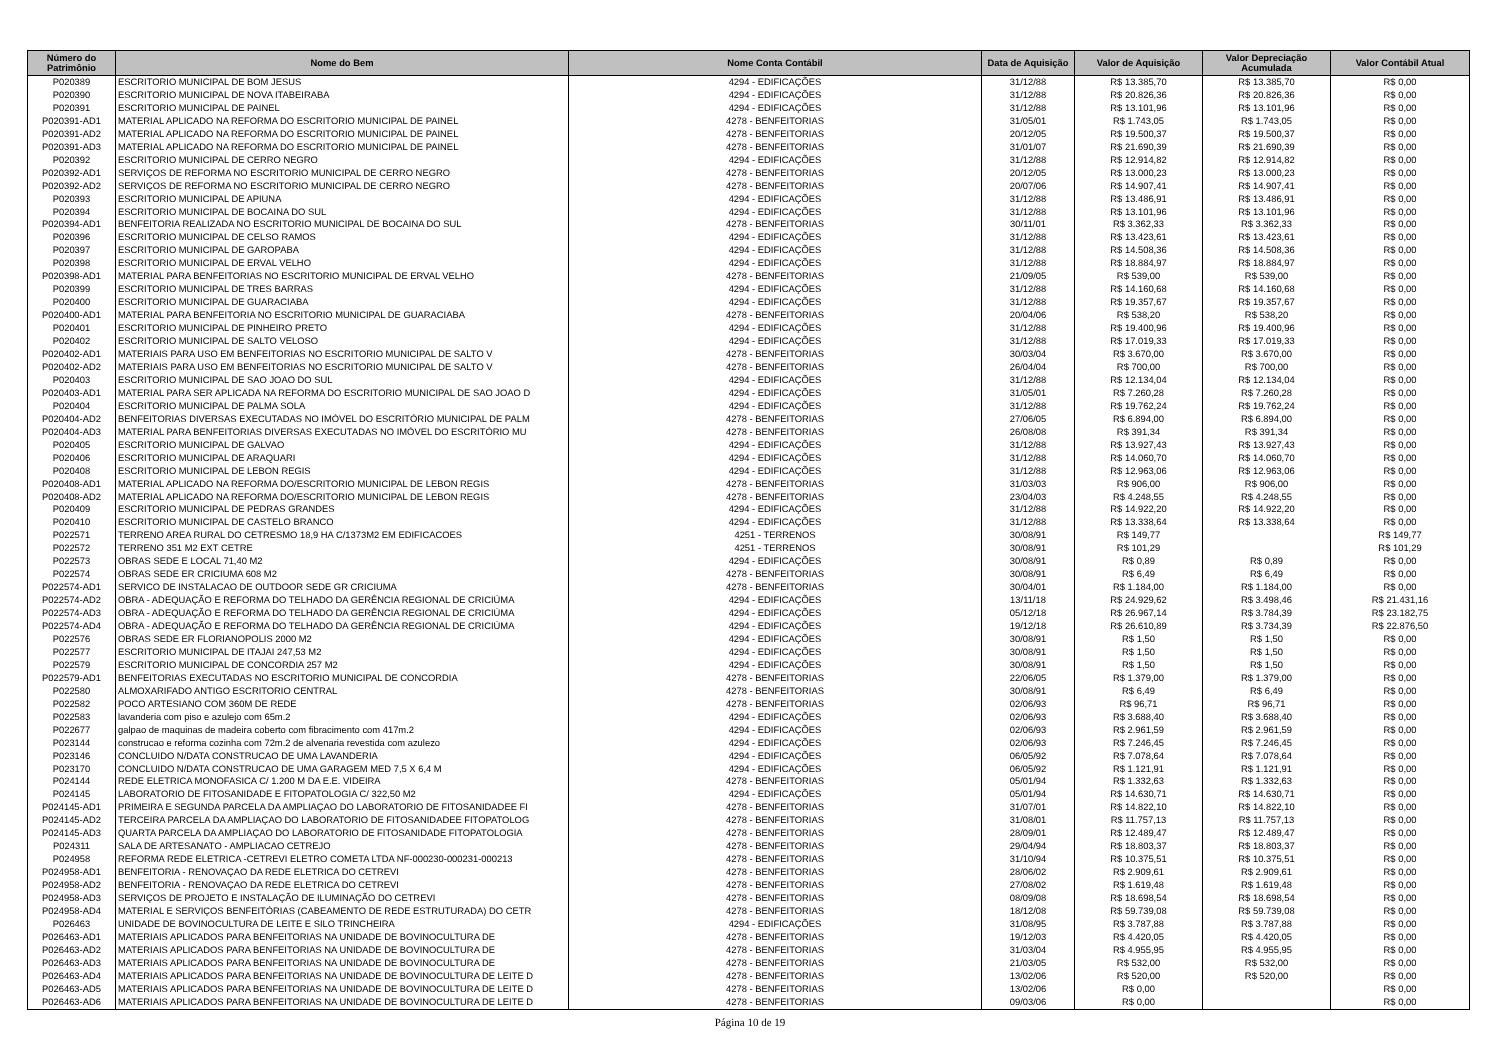| Número do Patrimônio | Nome do Bem | Nome Conta Contábil | Data de Aquisição | Valor de Aquisição | Valor Depreciação Acumulada | Valor Contábil Atual |
| --- | --- | --- | --- | --- | --- | --- |
| P020389 | ESCRITORIO MUNICIPAL DE BOM JESUS | 4294 - EDIFICAÇÕES | 31/12/88 | R$ 13.385,70 | R$ 13.385,70 | R$ 0,00 |
| P020390 | ESCRITORIO MUNICIPAL DE NOVA ITABEIRABA | 4294 - EDIFICAÇÕES | 31/12/88 | R$ 20.826,36 | R$ 20.826,36 | R$ 0,00 |
| P020391 | ESCRITORIO MUNICIPAL DE PAINEL | 4294 - EDIFICAÇÕES | 31/12/88 | R$ 13.101,96 | R$ 13.101,96 | R$ 0,00 |
| P020391-AD1 | MATERIAL APLICADO NA REFORMA DO ESCRITORIO MUNICIPAL DE PAINEL | 4278 - BENFEITORIAS | 31/05/01 | R$ 1.743,05 | R$ 1.743,05 | R$ 0,00 |
| P020391-AD2 | MATERIAL APLICADO NA REFORMA DO ESCRITORIO MUNICIPAL DE PAINEL | 4278 - BENFEITORIAS | 20/12/05 | R$ 19.500,37 | R$ 19.500,37 | R$ 0,00 |
| P020391-AD3 | MATERIAL APLICADO NA REFORMA DO ESCRITORIO MUNICIPAL DE PAINEL | 4278 - BENFEITORIAS | 31/01/07 | R$ 21.690,39 | R$ 21.690,39 | R$ 0,00 |
| P020392 | ESCRITORIO MUNICIPAL DE CERRO NEGRO | 4294 - EDIFICAÇÕES | 31/12/88 | R$ 12.914,82 | R$ 12.914,82 | R$ 0,00 |
| P020392-AD1 | SERVIÇOS DE REFORMA NO ESCRITORIO MUNICIPAL DE CERRO NEGRO | 4278 - BENFEITORIAS | 20/12/05 | R$ 13.000,23 | R$ 13.000,23 | R$ 0,00 |
| P020392-AD2 | SERVIÇOS DE REFORMA NO ESCRITORIO MUNICIPAL DE CERRO NEGRO | 4278 - BENFEITORIAS | 20/07/06 | R$ 14.907,41 | R$ 14.907,41 | R$ 0,00 |
| P020393 | ESCRITORIO MUNICIPAL DE APIUNA | 4294 - EDIFICAÇÕES | 31/12/88 | R$ 13.486,91 | R$ 13.486,91 | R$ 0,00 |
| P020394 | ESCRITORIO MUNICIPAL DE BOCAINA DO SUL | 4294 - EDIFICAÇÕES | 31/12/88 | R$ 13.101,96 | R$ 13.101,96 | R$ 0,00 |
| P020394-AD1 | BENFEITORIA REALIZADA NO ESCRITORIO MUNICIPAL DE BOCAINA DO SUL | 4278 - BENFEITORIAS | 30/11/01 | R$ 3.362,33 | R$ 3.362,33 | R$ 0,00 |
| P020396 | ESCRITORIO MUNICIPAL DE CELSO RAMOS | 4294 - EDIFICAÇÕES | 31/12/88 | R$ 13.423,61 | R$ 13.423,61 | R$ 0,00 |
| P020397 | ESCRITORIO MUNICIPAL DE GAROPABA | 4294 - EDIFICAÇÕES | 31/12/88 | R$ 14.508,36 | R$ 14.508,36 | R$ 0,00 |
| P020398 | ESCRITORIO MUNICIPAL DE ERVAL VELHO | 4294 - EDIFICAÇÕES | 31/12/88 | R$ 18.884,97 | R$ 18.884,97 | R$ 0,00 |
| P020398-AD1 | MATERIAL PARA BENFEITORIAS NO ESCRITORIO MUNICIPAL DE ERVAL VELHO | 4278 - BENFEITORIAS | 21/09/05 | R$ 539,00 | R$ 539,00 | R$ 0,00 |
| P020399 | ESCRITORIO MUNICIPAL DE TRES BARRAS | 4294 - EDIFICAÇÕES | 31/12/88 | R$ 14.160,68 | R$ 14.160,68 | R$ 0,00 |
| P020400 | ESCRITORIO MUNICIPAL DE GUARACIABA | 4294 - EDIFICAÇÕES | 31/12/88 | R$ 19.357,67 | R$ 19.357,67 | R$ 0,00 |
| P020400-AD1 | MATERIAL PARA BENFEITORIA NO ESCRITORIO MUNICIPAL DE GUARACIABA | 4278 - BENFEITORIAS | 20/04/06 | R$ 538,20 | R$ 538,20 | R$ 0,00 |
| P020401 | ESCRITORIO MUNICIPAL DE PINHEIRO PRETO | 4294 - EDIFICAÇÕES | 31/12/88 | R$ 19.400,96 | R$ 19.400,96 | R$ 0,00 |
| P020402 | ESCRITORIO MUNICIPAL DE SALTO VELOSO | 4294 - EDIFICAÇÕES | 31/12/88 | R$ 17.019,33 | R$ 17.019,33 | R$ 0,00 |
| P020402-AD1 | MATERIAIS PARA USO EM BENFEITORIAS NO ESCRITORIO MUNICIPAL DE SALTO V | 4278 - BENFEITORIAS | 30/03/04 | R$ 3.670,00 | R$ 3.670,00 | R$ 0,00 |
| P020402-AD2 | MATERIAIS PARA USO EM BENFEITORIAS NO ESCRITORIO MUNICIPAL DE SALTO V | 4278 - BENFEITORIAS | 26/04/04 | R$ 700,00 | R$ 700,00 | R$ 0,00 |
| P020403 | ESCRITORIO MUNICIPAL DE SAO JOAO DO SUL | 4294 - EDIFICAÇÕES | 31/12/88 | R$ 12.134,04 | R$ 12.134,04 | R$ 0,00 |
| P020403-AD1 | MATERIAL PARA SER APLICADA NA REFORMA DO ESCRITORIO MUNICIPAL DE SAO JOAO D | 4294 - EDIFICAÇÕES | 31/05/01 | R$ 7.260,28 | R$ 7.260,28 | R$ 0,00 |
| P020404 | ESCRITORIO MUNICIPAL DE PALMA SOLA | 4294 - EDIFICAÇÕES | 31/12/88 | R$ 19.762,24 | R$ 19.762,24 | R$ 0,00 |
| P020404-AD2 | BENFEITORIAS DIVERSAS EXECUTADAS NO IMÓVEL DO ESCRITÓRIO MUNICIPAL DE PALM | 4278 - BENFEITORIAS | 27/06/05 | R$ 6.894,00 | R$ 6.894,00 | R$ 0,00 |
| P020404-AD3 | MATERIAL PARA BENFEITORIAS DIVERSAS EXECUTADAS NO IMÓVEL DO ESCRITÓRIO MU | 4278 - BENFEITORIAS | 26/08/08 | R$ 391,34 | R$ 391,34 | R$ 0,00 |
| P020405 | ESCRITORIO MUNICIPAL DE GALVAO | 4294 - EDIFICAÇÕES | 31/12/88 | R$ 13.927,43 | R$ 13.927,43 | R$ 0,00 |
| P020406 | ESCRITORIO MUNICIPAL DE ARAQUARI | 4294 - EDIFICAÇÕES | 31/12/88 | R$ 14.060,70 | R$ 14.060,70 | R$ 0,00 |
| P020408 | ESCRITORIO MUNICIPAL DE LEBON REGIS | 4294 - EDIFICAÇÕES | 31/12/88 | R$ 12.963,06 | R$ 12.963,06 | R$ 0,00 |
| P020408-AD1 | MATERIAL APLICADO NA REFORMA DO/ESCRITORIO MUNICIPAL DE LEBON REGIS | 4278 - BENFEITORIAS | 31/03/03 | R$ 906,00 | R$ 906,00 | R$ 0,00 |
| P020408-AD2 | MATERIAL APLICADO NA REFORMA DO/ESCRITORIO MUNICIPAL DE LEBON REGIS | 4278 - BENFEITORIAS | 23/04/03 | R$ 4.248,55 | R$ 4.248,55 | R$ 0,00 |
| P020409 | ESCRITORIO MUNICIPAL DE PEDRAS GRANDES | 4294 - EDIFICAÇÕES | 31/12/88 | R$ 14.922,20 | R$ 14.922,20 | R$ 0,00 |
| P020410 | ESCRITORIO MUNICIPAL DE CASTELO BRANCO | 4294 - EDIFICAÇÕES | 31/12/88 | R$ 13.338,64 | R$ 13.338,64 | R$ 0,00 |
| P022571 | TERRENO AREA RURAL DO CETRESMO 18,9 HA C/1373M2 EM EDIFICACOES | 4251 - TERRENOS | 30/08/91 | R$ 149,77 | | R$ 149,77 |
| P022572 | TERRENO 351 M2 EXT CETRE | 4251 - TERRENOS | 30/08/91 | R$ 101,29 | | R$ 101,29 |
| P022573 | OBRAS SEDE E LOCAL 71,40 M2 | 4294 - EDIFICAÇÕES | 30/08/91 | R$ 0,89 | R$ 0,89 | R$ 0,00 |
| P022574 | OBRAS SEDE ER CRICIUMA 608 M2 | 4278 - BENFEITORIAS | 30/08/91 | R$ 6,49 | R$ 6,49 | R$ 0,00 |
| P022574-AD1 | SERVICO DE INSTALACAO DE OUTDOOR SEDE GR CRICIUMA | 4278 - BENFEITORIAS | 30/04/01 | R$ 1.184,00 | R$ 1.184,00 | R$ 0,00 |
| P022574-AD2 | OBRA - ADEQUAÇÃO E REFORMA DO TELHADO DA GERÊNCIA REGIONAL DE CRICIÚMA | 4294 - EDIFICAÇÕES | 13/11/18 | R$ 24.929,62 | R$ 3.498,46 | R$ 21.431,16 |
| P022574-AD3 | OBRA - ADEQUAÇÃO E REFORMA DO TELHADO DA GERÊNCIA REGIONAL DE CRICIÚMA | 4294 - EDIFICAÇÕES | 05/12/18 | R$ 26.967,14 | R$ 3.784,39 | R$ 23.182,75 |
| P022574-AD4 | OBRA - ADEQUAÇÃO E REFORMA DO TELHADO DA GERÊNCIA REGIONAL DE CRICIÚMA | 4294 - EDIFICAÇÕES | 19/12/18 | R$ 26.610,89 | R$ 3.734,39 | R$ 22.876,50 |
| P022576 | OBRAS SEDE ER FLORIANOPOLIS 2000 M2 | 4294 - EDIFICAÇÕES | 30/08/91 | R$ 1,50 | R$ 1,50 | R$ 0,00 |
| P022577 | ESCRITORIO MUNICIPAL DE ITAJAI 247,53 M2 | 4294 - EDIFICAÇÕES | 30/08/91 | R$ 1,50 | R$ 1,50 | R$ 0,00 |
| P022579 | ESCRITORIO MUNICIPAL DE CONCORDIA 257 M2 | 4294 - EDIFICAÇÕES | 30/08/91 | R$ 1,50 | R$ 1,50 | R$ 0,00 |
| P022579-AD1 | BENFEITORIAS EXECUTADAS NO ESCRITORIO MUNICIPAL DE CONCORDIA | 4278 - BENFEITORIAS | 22/06/05 | R$ 1.379,00 | R$ 1.379,00 | R$ 0,00 |
| P022580 | ALMOXARIFADO ANTIGO ESCRITORIO CENTRAL | 4278 - BENFEITORIAS | 30/08/91 | R$ 6,49 | R$ 6,49 | R$ 0,00 |
| P022582 | POCO ARTESIANO COM 360M DE REDE | 4278 - BENFEITORIAS | 02/06/93 | R$ 96,71 | R$ 96,71 | R$ 0,00 |
| P022583 | lavanderia com piso e azulejo com 65m.2 | 4294 - EDIFICAÇÕES | 02/06/93 | R$ 3.688,40 | R$ 3.688,40 | R$ 0,00 |
| P022677 | galpao de maquinas de madeira coberto com fibracimento com 417m.2 | 4294 - EDIFICAÇÕES | 02/06/93 | R$ 2.961,59 | R$ 2.961,59 | R$ 0,00 |
| P023144 | construcao e reforma cozinha com 72m.2 de alvenaria revestida com azulezo | 4294 - EDIFICAÇÕES | 02/06/93 | R$ 7.246,45 | R$ 7.246,45 | R$ 0,00 |
| P023146 | CONCLUIDO N/DATA CONSTRUCAO DE UMA LAVANDERIA | 4294 - EDIFICAÇÕES | 06/05/92 | R$ 7.078,64 | R$ 7.078,64 | R$ 0,00 |
| P023170 | CONCLUIDO N/DATA CONSTRUCAO DE UMA GARAGEM MED 7,5 X 6,4 M | 4294 - EDIFICAÇÕES | 06/05/92 | R$ 1.121,91 | R$ 1.121,91 | R$ 0,00 |
| P024144 | REDE ELETRICA MONOFASICA C/ 1.200 M DA E.E. VIDEIRA | 4278 - BENFEITORIAS | 05/01/94 | R$ 1.332,63 | R$ 1.332,63 | R$ 0,00 |
| P024145 | LABORATORIO DE FITOSANIDADE E FITOPATOLOGIA C/ 322,50 M2 | 4294 - EDIFICAÇÕES | 05/01/94 | R$ 14.630,71 | R$ 14.630,71 | R$ 0,00 |
| P024145-AD1 | PRIMEIRA E SEGUNDA PARCELA DA AMPLIAÇAO DO LABORATORIO DE FITOSANIDADEE FI | 4278 - BENFEITORIAS | 31/07/01 | R$ 14.822,10 | R$ 14.822,10 | R$ 0,00 |
| P024145-AD2 | TERCEIRA PARCELA DA AMPLIAÇAO DO LABORATORIO DE FITOSANIDADEE FITOPATOLOG | 4278 - BENFEITORIAS | 31/08/01 | R$ 11.757,13 | R$ 11.757,13 | R$ 0,00 |
| P024145-AD3 | QUARTA PARCELA DA AMPLIAÇAO DO LABORATORIO DE FITOSANIDADE FITOPATOLOGIA | 4278 - BENFEITORIAS | 28/09/01 | R$ 12.489,47 | R$ 12.489,47 | R$ 0,00 |
| P024311 | SALA DE ARTESANATO - AMPLIACAO CETREJO | 4278 - BENFEITORIAS | 29/04/94 | R$ 18.803,37 | R$ 18.803,37 | R$ 0,00 |
| P024958 | REFORMA REDE ELETRICA -CETREVI ELETRO COMETA LTDA NF-000230-000231-000213 | 4278 - BENFEITORIAS | 31/10/94 | R$ 10.375,51 | R$ 10.375,51 | R$ 0,00 |
| P024958-AD1 | BENFEITORIA - RENOVAÇAO DA REDE ELETRICA DO CETREVI | 4278 - BENFEITORIAS | 28/06/02 | R$ 2.909,61 | R$ 2.909,61 | R$ 0,00 |
| P024958-AD2 | BENFEITORIA - RENOVAÇAO DA REDE ELETRICA DO CETREVI | 4278 - BENFEITORIAS | 27/08/02 | R$ 1.619,48 | R$ 1.619,48 | R$ 0,00 |
| P024958-AD3 | SERVIÇOS DE PROJETO E INSTALAÇÃO DE ILUMINAÇÃO DO CETREVI | 4278 - BENFEITORIAS | 08/09/08 | R$ 18.698,54 | R$ 18.698,54 | R$ 0,00 |
| P024958-AD4 | MATERIAL E SERVIÇOS BENFEITÓRIAS (CABEAMENTO DE REDE ESTRUTURADA) DO CETR | 4278 - BENFEITORIAS | 18/12/08 | R$ 59.739,08 | R$ 59.739,08 | R$ 0,00 |
| P026463 | UNIDADE DE BOVINOCULTURA DE LEITE E SILO TRINCHEIRA | 4294 - EDIFICAÇÕES | 31/08/95 | R$ 3.787,88 | R$ 3.787,88 | R$ 0,00 |
| P026463-AD1 | MATERIAIS APLICADOS PARA BENFEITORIAS NA UNIDADE DE BOVINOCULTURA DE | 4278 - BENFEITORIAS | 19/12/03 | R$ 4.420,05 | R$ 4.420,05 | R$ 0,00 |
| P026463-AD2 | MATERIAIS APLICADOS PARA BENFEITORIAS NA UNIDADE DE BOVINOCULTURA DE | 4278 - BENFEITORIAS | 31/03/04 | R$ 4.955,95 | R$ 4.955,95 | R$ 0,00 |
| P026463-AD3 | MATERIAIS APLICADOS PARA BENFEITORIAS NA UNIDADE DE BOVINOCULTURA DE | 4278 - BENFEITORIAS | 21/03/05 | R$ 532,00 | R$ 532,00 | R$ 0,00 |
| P026463-AD4 | MATERIAIS APLICADOS PARA BENFEITORIAS NA UNIDADE DE BOVINOCULTURA DE LEITE D | 4278 - BENFEITORIAS | 13/02/06 | R$ 520,00 | R$ 520,00 | R$ 0,00 |
| P026463-AD5 | MATERIAIS APLICADOS PARA BENFEITORIAS NA UNIDADE DE BOVINOCULTURA DE LEITE D | 4278 - BENFEITORIAS | 13/02/06 | R$ 0,00 | | R$ 0,00 |
| P026463-AD6 | MATERIAIS APLICADOS PARA BENFEITORIAS NA UNIDADE DE BOVINOCULTURA DE LEITE D | 4278 - BENFEITORIAS | 09/03/06 | R$ 0,00 | | R$ 0,00 |
Página 10 de 19